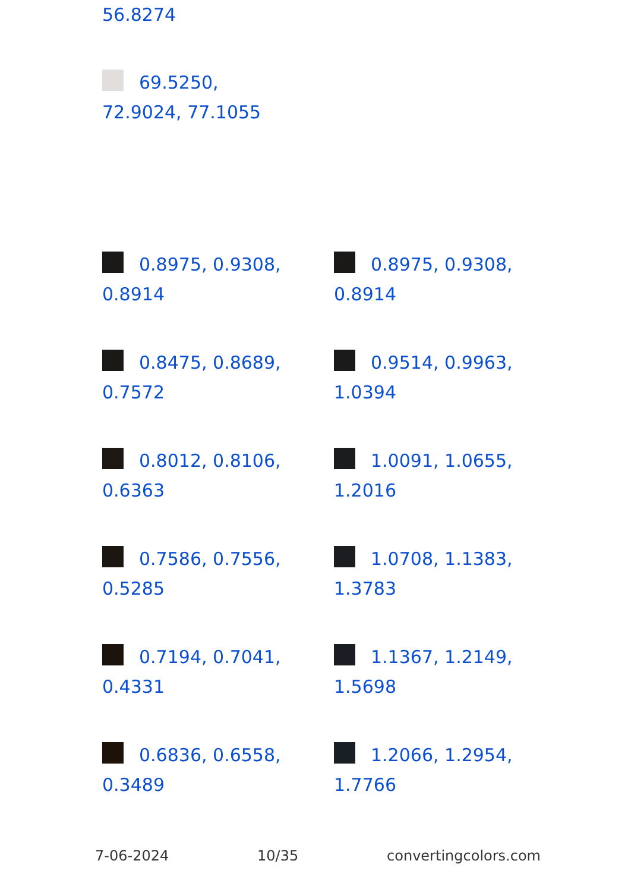56.8274
69.5250, 72.9024, 77.1055
0.8975, 0.9308, 0.8914
0.8975, 0.9308, 0.8914
0.8475, 0.8689, 0.7572
0.9514, 0.9963, 1.0394
0.8012, 0.8106, 0.6363
1.0091, 1.0655, 1.2016
0.7586, 0.7556, 0.5285
1.0708, 1.1383, 1.3783
0.7194, 0.7041, 0.4331
1.1367, 1.2149, 1.5698
0.6836, 0.6558, 0.3489
1.2066, 1.2954, 1.7766
7-06-2024 10/35 convertingcolors.com